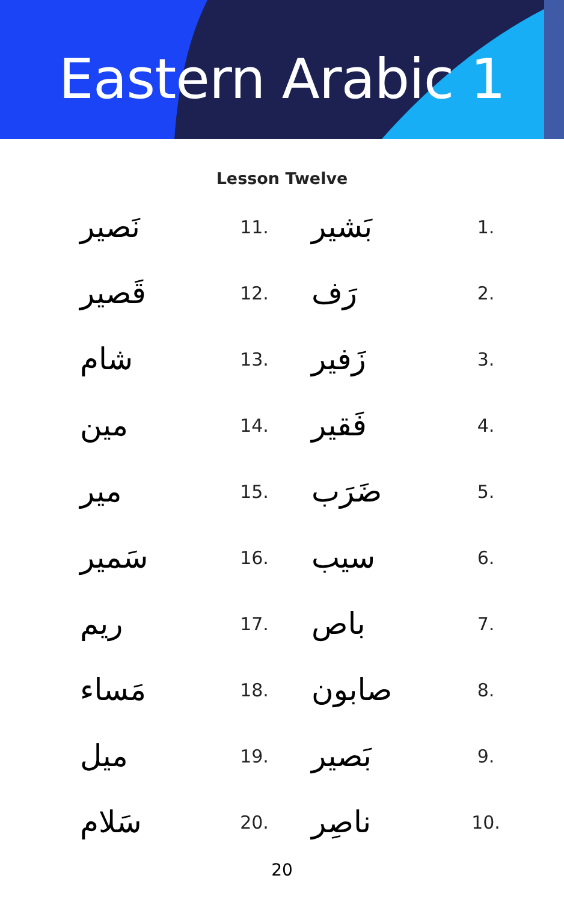Eastern Arabic 1
Lesson Twelve
1.
بَشير
2.
رَف
3.
زَفير
4.
فَقير
5.
ضَرَب
6.
سيب
7.
باص
8.
صابون
9.
بَصير
10.
ناصِر
11.
نَصير
12.
قَصير
13.
شام
14.
مين
15.
مير
16.
سَمير
17.
ريم
18.
مَساء
19.
ميل
20.
سَلام
20